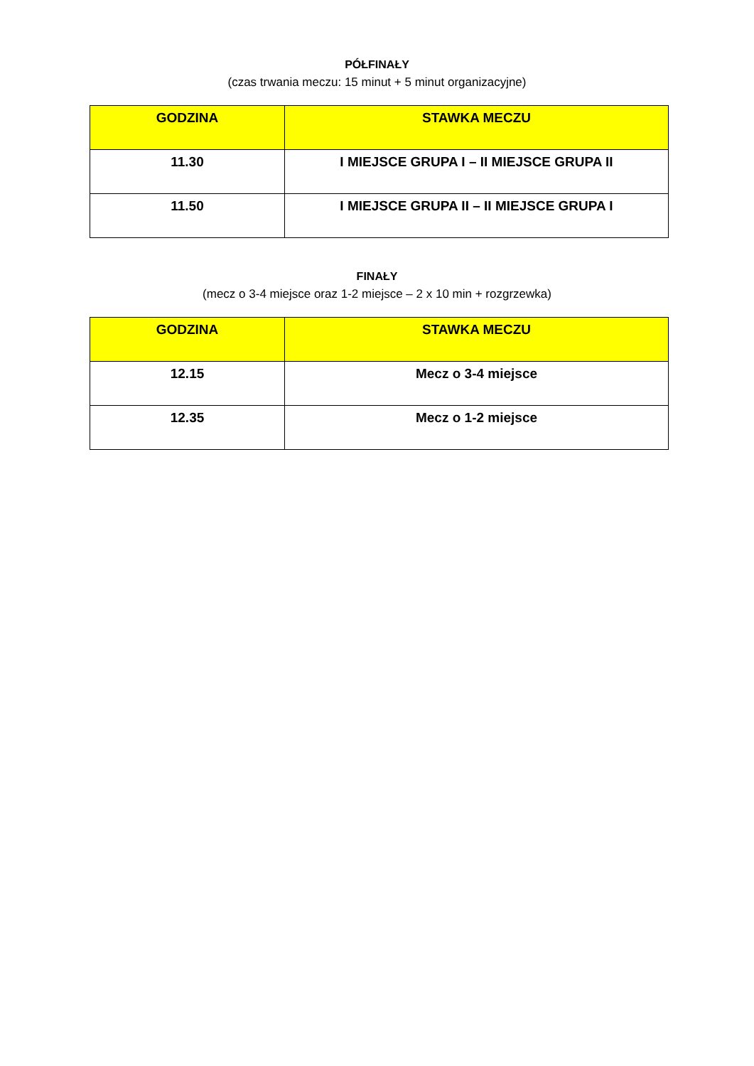PÓŁFINAŁY
(czas trwania meczu: 15 minut + 5 minut organizacyjne)
| GODZINA | STAWKA MECZU |
| --- | --- |
| 11.30 | I MIEJSCE GRUPA I – II MIEJSCE GRUPA II |
| 11.50 | I MIEJSCE GRUPA II – II MIEJSCE GRUPA I |
FINAŁY
(mecz o 3-4 miejsce oraz 1-2 miejsce – 2 x 10 min + rozgrzewka)
| GODZINA | STAWKA MECZU |
| --- | --- |
| 12.15 | Mecz o 3-4 miejsce |
| 12.35 | Mecz o 1-2 miejsce |